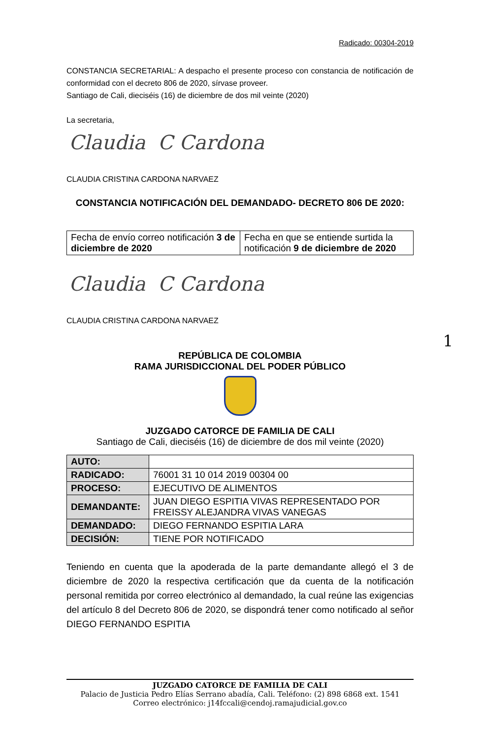Radicado: 00304-2019
CONSTANCIA SECRETARIAL: A despacho el presente proceso con constancia de notificación de conformidad con el decreto 806 de 2020, sírvase proveer.
Santiago de Cali, dieciséis (16) de diciembre de dos mil veinte (2020)
La secretaria,
Claudia C Cardona
CLAUDIA CRISTINA CARDONA NARVAEZ
CONSTANCIA NOTIFICACIÓN DEL DEMANDADO- DECRETO 806 DE 2020:
| Fecha de envío correo notificación 3 de diciembre de 2020 | Fecha en que se entiende surtida la notificación 9 de diciembre de 2020 |
Claudia C Cardona
CLAUDIA CRISTINA CARDONA NARVAEZ
1
REPÚBLICA DE COLOMBIA
RAMA JURISDICCIONAL DEL PODER PÚBLICO
JUZGADO CATORCE DE FAMILIA DE CALI
Santiago de Cali, dieciséis (16) de diciembre de dos mil veinte (2020)
| AUTO: | |
| RADICADO: | 76001 31 10 014 2019 00304 00 |
| PROCESO: | EJECUTIVO DE ALIMENTOS |
| DEMANDANTE: | JUAN DIEGO ESPITIA VIVAS REPRESENTADO POR FREISSY ALEJANDRA VIVAS VANEGAS |
| DEMANDADO: | DIEGO FERNANDO ESPITIA LARA |
| DECISIÓN: | TIENE POR NOTIFICADO |
Teniendo en cuenta que la apoderada de la parte demandante allegó el 3 de diciembre de 2020 la respectiva certificación que da cuenta de la notificación personal remitida por correo electrónico al demandado, la cual reúne las exigencias del artículo 8 del Decreto 806 de 2020, se dispondrá tener como notificado al señor DIEGO FERNANDO ESPITIA
JUZGADO CATORCE DE FAMILIA DE CALI
Palacio de Justicia Pedro Elías Serrano abadía, Cali. Teléfono: (2) 898 6868 ext. 1541
Correo electrónico: j14fccali@cendoj.ramajudicial.gov.co